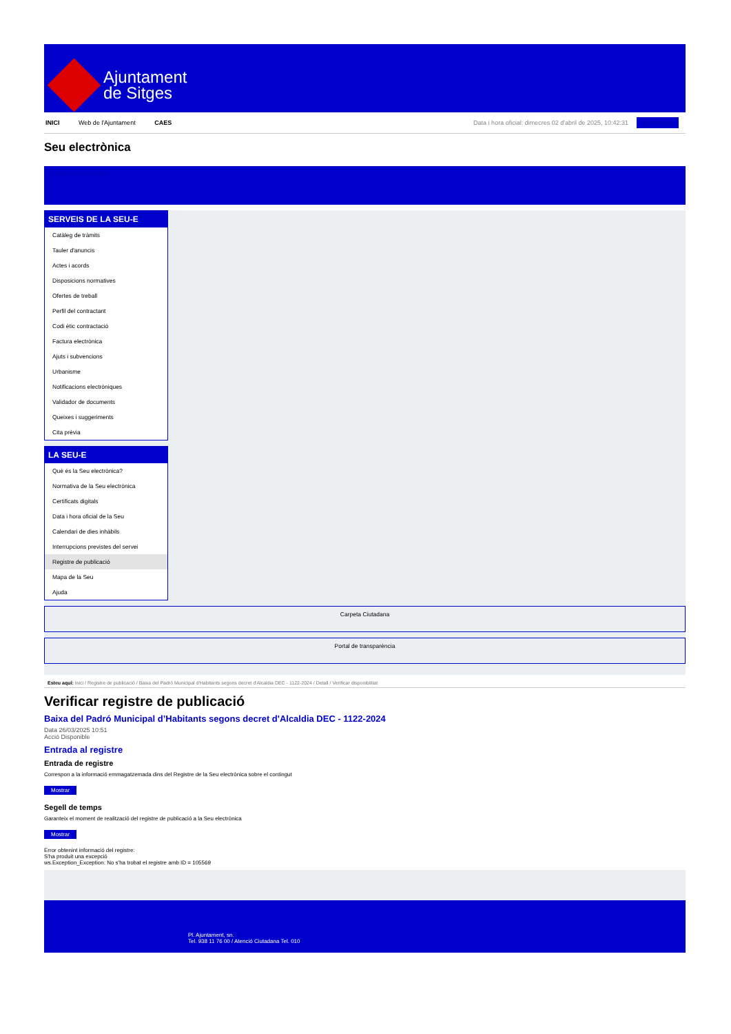Ajuntament
de Sitges
INICI Web de l'Ajuntament CAES Data i hora oficial: dimecres 02 d'abril de 2025, 10:42:31 Benvinguts
Seu electrònica
Obtenir còpia autèntica
SERVEIS DE LA SEU-E
Catàleg de tràmits
Tauler d'anuncis
Actes i acords
Disposicions normatives
Ofertes de treball
Perfil del contractant
Codi ètic contractació
Factura electrònica
Ajuts i subvencions
Urbanisme
Notificacions electròniques
Validador de documents
Queixes i suggeriments
Cita prèvia
LA SEU-E
Què és la Seu electrònica?
Normativa de la Seu electrònica
Certificats digitals
Data i hora oficial de la Seu
Calendari de dies inhàbils
Interrupcions previstes del servei
Registre de publicació
Mapa de la Seu
Ajuda
Carpeta Ciutadana
Portal de transparència
Esteu aquí: Inici / Registre de publicació / Baixa del Padró Municipal d'Habitants segons decret d'Alcaldia DEC - 1122-2024 / Detall / Verificar disponibilitat
Verificar registre de publicació
Baixa del Padró Municipal d’Habitants segons decret d'Alcaldia DEC - 1122-2024
Data 26/03/2025 10:51
Acció Disponible
Entrada al registre
Entrada de registre
Correspon a la informació emmagatzemada dins del Registre de la Seu electrònica sobre el contingut
Mostrar
Segell de temps
Garanteix el moment de realització del registre de publicació a la Seu electrònica
Mostrar
Error obtenint informació del registre:
S'ha produit una excepció
ws.Exception_Exception: No s'ha trobat el registre amb ID = 105569
Pl. Ajuntament, sn.
Tel. 938 11 76 00 / Atenció Ciutadana Tel. 010